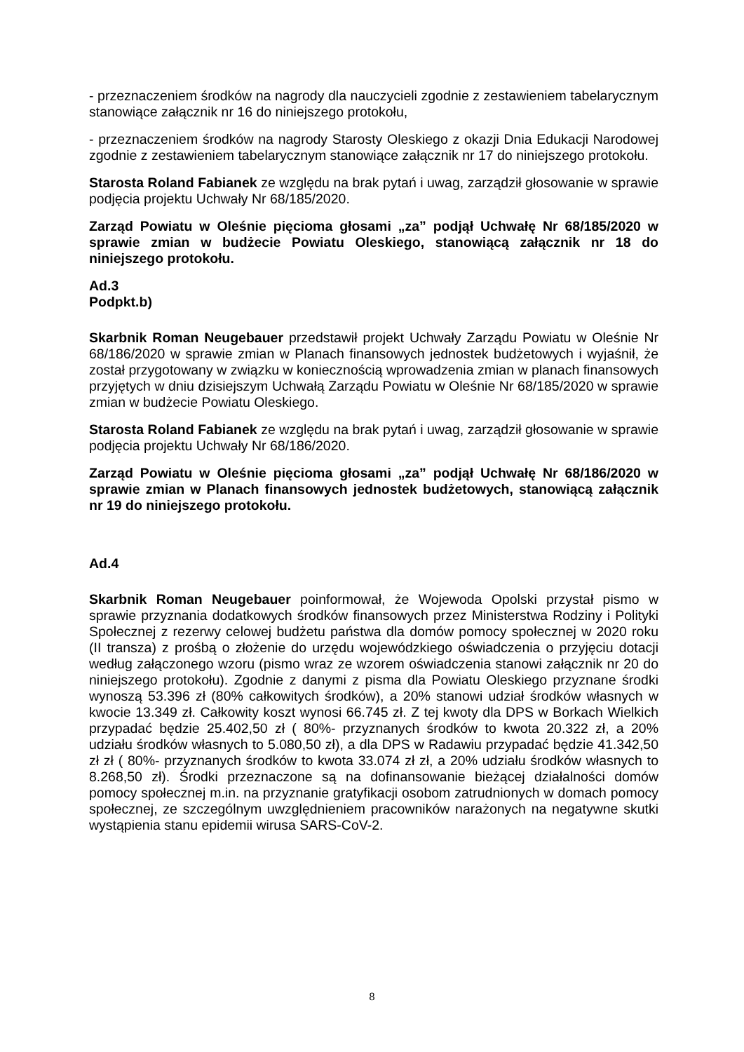- przeznaczeniem środków na nagrody dla nauczycieli zgodnie z zestawieniem tabelarycznym stanowiące załącznik nr 16 do niniejszego protokołu,
- przeznaczeniem środków na nagrody Starosty Oleskiego z okazji Dnia Edukacji Narodowej zgodnie z zestawieniem tabelarycznym stanowiące załącznik nr 17 do niniejszego protokołu.
Starosta Roland Fabianek ze względu na brak pytań i uwag, zarządził głosowanie w sprawie podjęcia projektu Uchwały Nr 68/185/2020.
Zarząd Powiatu w Oleśnie pięcioma głosami „za” podjął Uchwałę Nr 68/185/2020 w sprawie zmian w budżecie Powiatu Oleskiego, stanowiącą załącznik nr 18 do niniejszego protokołu.
Ad.3
Podpkt.b)
Skarbnik Roman Neugebauer przedstawił projekt Uchwały Zarządu Powiatu w Oleśnie Nr 68/186/2020 w sprawie zmian w Planach finansowych jednostek budżetowych i wyjaśnił, że został przygotowany w związku w koniecznością wprowadzenia zmian w planach finansowych przyjętych w dniu dzisiejszym Uchwałą Zarządu Powiatu w Oleśnie Nr 68/185/2020 w sprawie zmian w budżecie Powiatu Oleskiego.
Starosta Roland Fabianek ze względu na brak pytań i uwag, zarządził głosowanie w sprawie podjęcia projektu Uchwały Nr 68/186/2020.
Zarząd Powiatu w Oleśnie pięcioma głosami „za” podjął Uchwałę Nr 68/186/2020 w sprawie zmian w Planach finansowych jednostek budżetowych, stanowiącą załącznik nr 19 do niniejszego protokołu.
Ad.4
Skarbnik Roman Neugebauer poinformował, że Wojewoda Opolski przystał pismo w sprawie przyznania dodatkowych środków finansowych przez Ministerstwa Rodziny i Polityki Społecznej z rezerwy celowej budżetu państwa dla domów pomocy społecznej w 2020 roku (II transza) z prośbą o złożenie do urzędu wojewódzkiego oświadczenia o przyjęciu dotacji według załączonego wzoru (pismo wraz ze wzorem oświadczenia stanowi załącznik nr 20 do niniejszego protokołu). Zgodnie z danymi z pisma dla Powiatu Oleskiego przyznane środki wynoszą 53.396 zł (80% całkowitych środków), a 20% stanowi udział środków własnych w kwocie 13.349 zł. Całkowity koszt wynosi 66.745 zł. Z tej kwoty dla DPS w Borkach Wielkich przypadać będzie 25.402,50 zł ( 80%- przyznanych środków to kwota 20.322 zł, a 20% udziału środków własnych to 5.080,50 zł), a dla DPS w Radawiu przypadać będzie 41.342,50 zł zł ( 80%- przyznanych środków to kwota 33.074 zł zł, a 20% udziału środków własnych to 8.268,50 zł). Środki przeznaczone są na dofinansowanie bieżącej działalności domów pomocy społecznej m.in. na przyznanie gratyfikacji osobom zatrudnionych w domach pomocy społecznej, ze szczególnym uwzględnieniem pracowników narażonych na negatywne skutki wystąpienia stanu epidemii wirusa SARS-CoV-2.
8